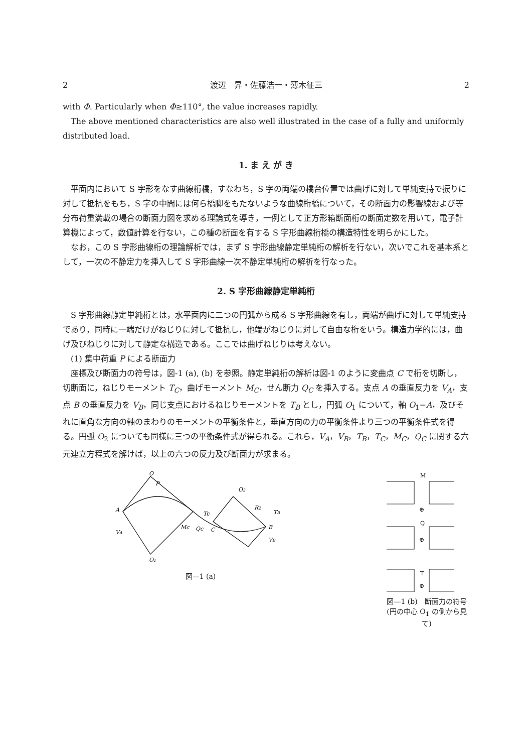2 渡辺　昇・佐藤浩一・薄木征三 2
with Φ. Particularly when Φ≥110°, the value increases rapidly.
The above mentioned characteristics are also well illustrated in the case of a fully and uniformly distributed load.
1. ま え が き
平面内において S 字形をなす曲線桁橋，すなわち，S 字の両端の橋台位置では曲げに対して単純支持で捩りに対して抵抗をもち，S 字の中間には何ら橋脚をもたないような曲線桁橋について，その断面力の影響線および等分布荷重満載の場合の断面力図を求める理論式を導き，一例として正方形箱断面桁の断面定数を用いて，電子計算機によって，数値計算を行ない，この種の断面を有する S 字形曲線桁橋の構造特性を明らかにした。
なお，この S 字形曲線桁の理論解析では，まず S 字形曲線静定単純桁の解析を行ない，次いでこれを基本系として，一次の不静定力を挿入して S 字形曲線一次不静定単純桁の解析を行なった。
2. S 字形曲線静定単純桁
S 字形曲線静定単純桁とは，水平面内に二つの円弧から成る S 字形曲線を有し，両端が曲げに対して単純支持であり，同時に一端だけがねじりに対して抵抗し，他端がねじりに対して自由な桁をいう。構造力学的には，曲げ及びねじりに対して静定な構造である。ここでは曲げねじりは考えない。
(1) 集中荷重 P による断面力
座標及び断面力の符号は，図-1 (a), (b) を参照。静定単純桁の解析は図-1 のように変曲点 C で桁を切断し，切断面に，ねじりモーメント T<sub>C</sub>，曲げモーメント M<sub>C</sub>，せん断力 Q<sub>C</sub> を挿入する。支点 A の垂直反力を V<sub>A</sub>，支点 B の垂直反力を V<sub>B</sub>，同じ支点におけるねじりモーメントを T<sub>B</sub> とし，円弧 O<sub>1</sub> について，軸 O<sub>1</sub>−A，及びそれに直角な方向の軸のまわりのモーメントの平衡条件と，垂直方向の力の平衡条件より三つの平衡条件式を得る。円弧 O<sub>2</sub> についても同様に三つの平衡条件式が得られる。これら，V<sub>A</sub>，V<sub>B</sub>，T<sub>B</sub>，T<sub>C</sub>，M<sub>C</sub>，Q<sub>C</sub> に関する六元連立方程式を解けば，以上の六つの反力及び断面力が求まる。
A
O
P
VA
Mc
Qc
Tc
C
O1
O2
R2
B
VB
TB
図—1 (a)
M
⊕
Q
⊕
T
⊕
図—1 (b)　断面力の符号 (円の中心 O<sub>1</sub> の側から見て)